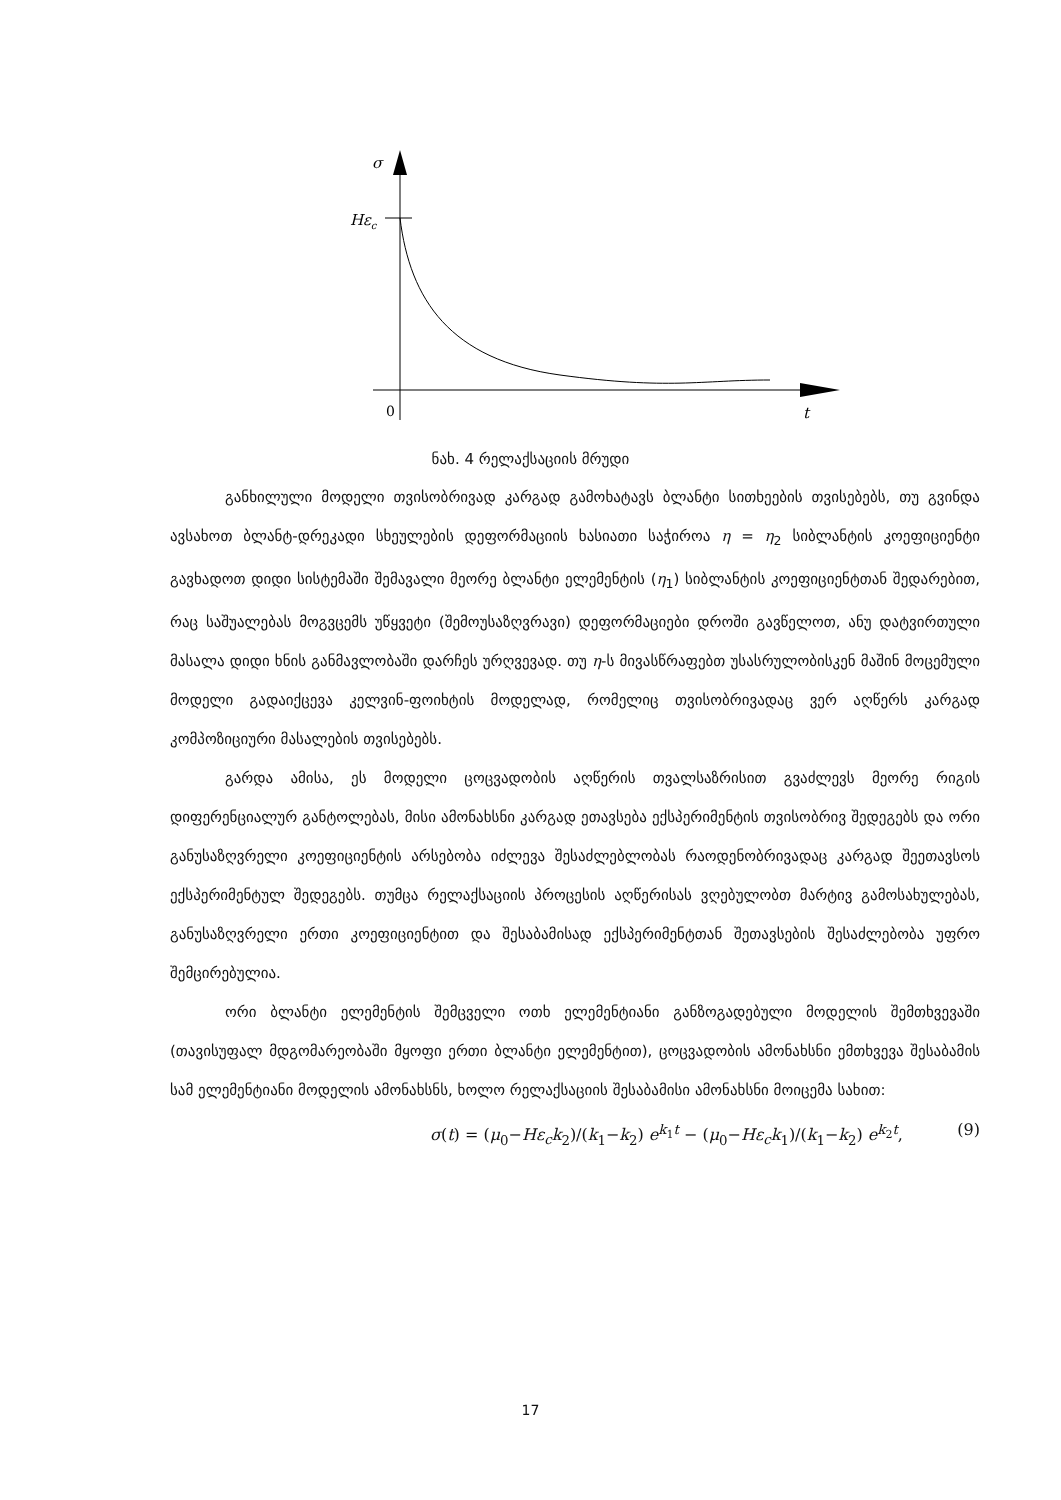σ
Hεc
0
t
ნახ. 4 რელაქსაციის მრუდი
განხილული მოდელი თვისობრივად კარგად გამოხატავს ბლანტი სითხეების თვისებებს, თუ გვინდა ავსახოთ ბლანტ-დრეკადი სხეულების დეფორმაციის ხასიათი საჭიროა η = η<sub>2</sub> სიბლანტის კოეფიციენტი გავხადოთ დიდი სისტემაში შემავალი მეორე ბლანტი ელემენტის (η<sub>1</sub>) სიბლანტის კოეფიციენტთან შედარებით, რაც საშუალებას მოგვცემს უწყვეტი (შემოუსაზღვრავი) დეფორმაციები დროში გავწელოთ, ანუ დატვირთული მასალა დიდი ხნის განმავლობაში დარჩეს ურღვევად. თუ η-ს მივასწრაფებთ უსასრულობისკენ მაშინ მოცემული მოდელი გადაიქცევა კელვინ-ფოიხტის მოდელად, რომელიც თვისობრივადაც ვერ აღწერს კარგად კომპოზიციური მასალების თვისებებს.
გარდა ამისა, ეს მოდელი ცოცვადობის აღწერის თვალსაზრისით გვაძლევს მეორე რიგის დიფერენციალურ განტოლებას, მისი ამონახსნი კარგად ეთავსება ექსპერიმენტის თვისობრივ შედეგებს და ორი განუსაზღვრელი კოეფიციენტის არსებობა იძლევა შესაძლებლობას რაოდენობრივადაც კარგად შეეთავსოს ექსპერიმენტულ შედეგებს. თუმცა რელაქსაციის პროცესის აღწერისას ვღებულობთ მარტივ გამოსახულებას, განუსაზღვრელი ერთი კოეფიციენტით და შესაბამისად ექსპერიმენტთან შეთავსების შესაძლებობა უფრო შემცირებულია.
ორი ბლანტი ელემენტის შემცველი ოთხ ელემენტიანი განზოგადებული მოდელის შემთხვევაში (თავისუფალ მდგომარეობაში მყოფი ერთი ბლანტი ელემენტით), ცოცვადობის ამონახსნი ემთხვევა შესაბამის სამ ელემენტიანი მოდელის ამონახსნს, ხოლო რელაქსაციის შესაბამისი ამონახსნი მოიცემა სახით:
σ(t) = (μ<sub>0</sub>−Hε<sub>c</sub>k<sub>2</sub>)/(k<sub>1</sub>−k<sub>2</sub>) e<sup>k<sub>1</sub>t</sup> − (μ<sub>0</sub>−Hε<sub>c</sub>k<sub>1</sub>)/(k<sub>1</sub>−k<sub>2</sub>) e<sup>k<sub>2</sub>t</sup>, (9)
17